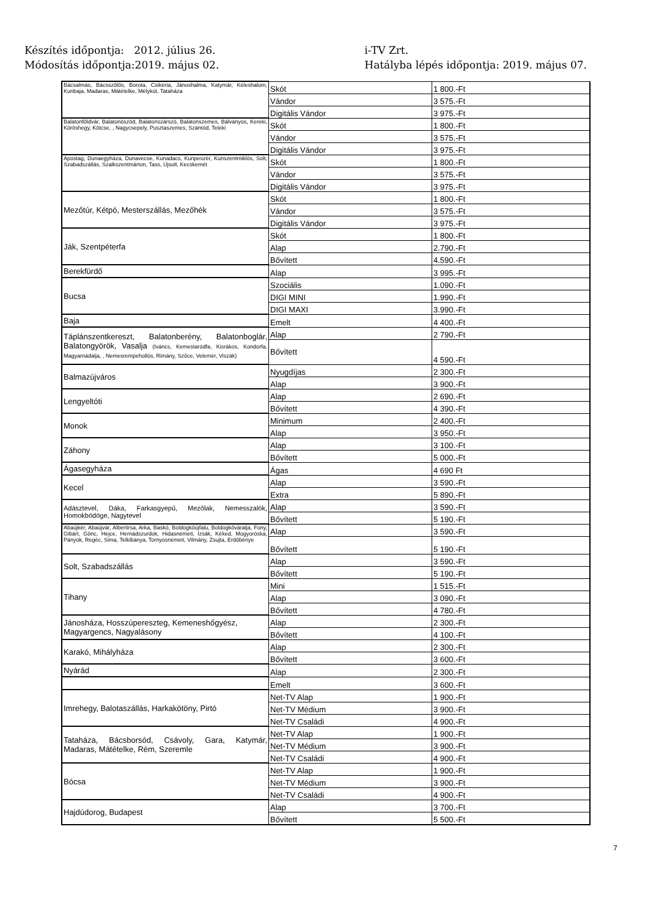Készítés időpontja: 2012. július 26.
Módosítás időpontja:2019. május 02.
i-TV Zrt.
Hatályba lépés időpontja: 2019. május 07.
| Bácsalmás, Bácsszőlős, Borota, Csikéria, Jánoshalma, Katymár, Kéleshalom, Kunbaja, Madaras, Mátételke, Mélykút, Tataháza | Skót | 1 800.-Ft |
| | Vándor | 3 575.-Ft |
| | Digitális Vándor | 3 975.-Ft |
| Balatonföldvár, Balatonöszöd, Balatonszárszó, Balatonszemes, Bálványos, Kereki, Köröshegy, Kötcse, , Nagycsepely, Pusztaszemes, Szántód, Teleki | Skót | 1 800.-Ft |
| | Vándor | 3 575.-Ft |
| | Digitális Vándor | 3 975.-Ft |
| Apostag, Dunaegyháza, Dunavecse, Kunadacs, Kunpeszér, Kunszentmiklós, Solt, Szabadszállás, Szalkszentmárton, Tass, Újsolt, Kecskemét | Skót | 1 800.-Ft |
| | Vándor | 3 575.-Ft |
| | Digitális Vándor | 3 975.-Ft |
| Mezőtúr, Kétpó, Mesterszállás, Mezőhék | Skót | 1 800.-Ft |
| | Vándor | 3 575.-Ft |
| | Digitális Vándor | 3 975.-Ft |
| Ják, Szentpéterfa | Skót | 1 800.-Ft |
| | Alap | 2.790.-Ft |
| | Bővített | 4.590.-Ft |
| Berekfürdő | Alap | 3 995.-Ft |
| Bucsa | Szociális | 1.090.-Ft |
| | DIGI MINI | 1.990.-Ft |
| | DIGI MAXI | 3.990.-Ft |
| Baja | Emelt | 4 400.-Ft |
| Táplánszentkereszt, Balatonberény, Balatonboglár, Balatongyörök, Vasalja (Iváncs, Kemestaródfa, Kisrákos, Kondorfa, Magyarnádalja, , Nemesrempehollós, Rimány, Szőce, Velemér, Viszák) | Alap | 2 790.-Ft |
| | Bővített | 4 590.-Ft |
| Balmazújváros | Nyugdíjas | 2 300.-Ft |
| | Alap | 3 900.-Ft |
| Lengyeltóti | Alap | 2 690.-Ft |
| | Bővített | 4 390.-Ft |
| Monok | Minimum | 2 400.-Ft |
| | Alap | 3 950.-Ft |
| Záhony | Alap | 3 100.-Ft |
| | Bővített | 5 000.-Ft |
| Ágasegyháza | Ágas | 4 690 Ft |
| Kecel | Alap | 3 590.-Ft |
| | Extra | 5 890.-Ft |
| Adásztevel, Dáka, Farkasgyepű, Mezőlak, Nemesszalók, Homokbödöge, Nagytevel | Alap | 3 590.-Ft |
| | Bővített | 5 190.-Ft |
| Abaújkér, Abaújvár, Albertirsa, Arka, Baskó, Boldogkőújfalu, Boldogkőváralja, Fony, Gibárt, Gönc, Hejce, Hernádszurdok, Hidasnémeti, Izsák, Kéked, Mogyoróska, Pányok, Regéc, Sima, Telkibánya, Tornyosnémeti, Vilmány, Zsujta, Erdőbénye | Alap | 3 590.-Ft |
| | Bővített | 5 190.-Ft |
| Solt, Szabadszállás | Alap | 3 590.-Ft |
| | Bővített | 5 190.-Ft |
| Tihany | Mini | 1 515.-Ft |
| | Alap | 3 090.-Ft |
| | Bővített | 4 780.-Ft |
| Jánosháza, Hosszúpereszteg, Kemeneshőgyész, Magyargencs, Nagyalásony | Alap | 2 300.-Ft |
| | Bővített | 4 100.-Ft |
| Karakó, Mihályháza | Alap | 2 300.-Ft |
| | Bővített | 3 600.-Ft |
| Nyárád | Alap | 2 300.-Ft |
| | Emelt | 3 600.-Ft |
| Imrehegy, Balotaszállás, Harkakötöny, Pirtó | Net-TV Alap | 1 900.-Ft |
| | Net-TV Médium | 3 900.-Ft |
| | Net-TV Családi | 4 900.-Ft |
| Tataháza, Bácsborsód, Csávoly, Gara, Katymár, Madaras, Mátételke, Rém, Szeremle | Net-TV Alap | 1 900.-Ft |
| | Net-TV Médium | 3 900.-Ft |
| | Net-TV Családi | 4 900.-Ft |
| Bócsa | Net-TV Alap | 1 900.-Ft |
| | Net-TV Médium | 3 900.-Ft |
| | Net-TV Családi | 4 900.-Ft |
| Hajdúdorog, Budapest | Alap | 3 700.-Ft |
| | Bővített | 5 500.-Ft |
7